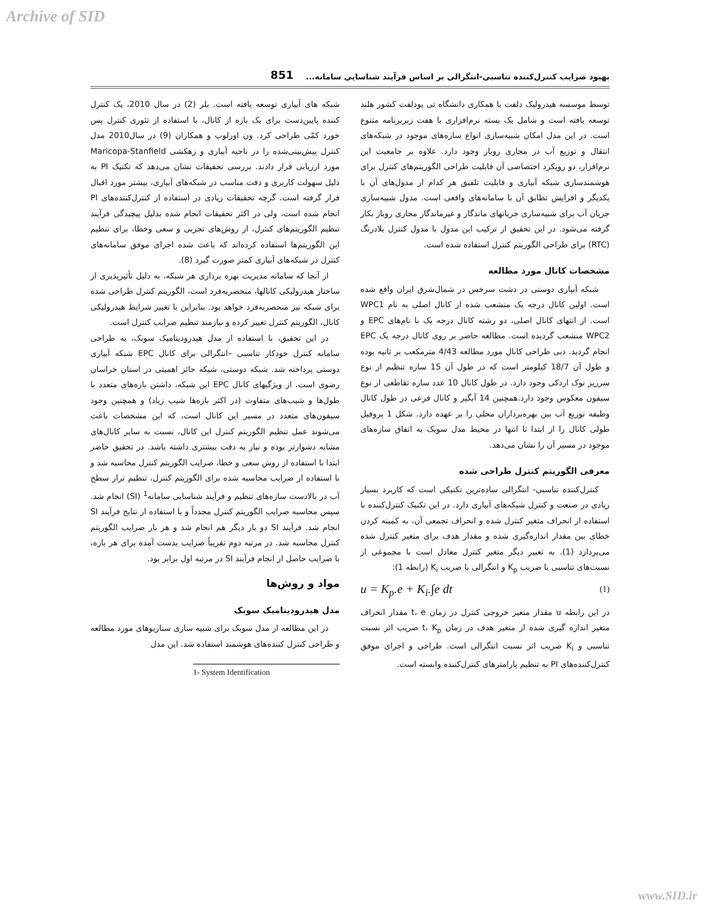Archive of SID
بهبود ضرایب کنترل‌کننده تناسبی-انتگرالی بر اساس فرآیند شناسایی سامانه... 851
شبکه های آبیاری توسعه یافته است. بلر (2) در سال 2010، یک کنترل کننده پایین‌دست برای یک بازه از کانال، با استفاده از تئوری کنترل پس خورد کمّی طراحی کرد. ون اورلوپ و همکاران (9) در سال2010 مدل کنترل پیش‌بینی‌شده را در ناحیه آبیاری و زهکشی Maricopa-Stanfield مورد ارزیابی قرار دادند. بررسی تحقیقات نشان می‌دهد که تکنیک PI به دلیل سهولت کاربری و دقت مناسب در شبکه‌های آبیاری، بیشتر مورد اقبال قرار گرفته است. گرچه تحقیقات زیادی در استفاده از کنترل‌کننده‌های PI انجام شده است، ولی در اکثر تحقیقات انجام شده بدلیل پیچیدگی فرآیند تنظیم الگوریتم‌های کنترل، از روش‌های تجربی و سعی وخطا، برای تنظیم این الگوریتم‌ها استفاده کرده‌اند که باعث شده اجرای موفق سامانه‌های کنترل در شبکه‌های آبیاری کمتر صورت گیرد (8).
از آنجا که سامانه مدیریت بهره برداری هر شبکه، به دلیل تأثیرپذیری از ساختار هیدرولیکی کانالها، منحصربه‌فرد است، الگوریتم کنترل طراحی شده برای شبکه نیز منحصربه‌فرد خواهد بود. بنابراین با تغییر شرایط هیدرولیکی کانال، الگوریتم کنترل تغییر کرده و نیازمند تنظیم ضرایب کنترل است.
در این تحقیق، با استفاده از مدل هیدرودینامیک سوبک، به طراحی سامانه کنترل خودکار تناسبی –انتگرالی برای کانال EPC شبکه آبیاری دوستی پرداخته شد. شبکه دوستی، شبکه حائز اهمیتی در استان خراسان رضوی است. از ویژگیهای کانال EPC این شبکه، داشتن بازه‌های متعدد با طول‌ها و شیب‌های متفاوت (در اکثر بازه‌ها شیب زیاد) و همچنین وجود سیفون‌های متعدد در مسیر این کانال است، که این مشخصات باعث می‌شوند عمل تنظیم الگوریتم کنترل این کانال، نسبت به سایر کانال‌های مشابه دشوارتر بوده و نیاز به دقت بیشتری داشته باشد. در تحقیق حاضر ابتدا با استفاده از روش سعی و خطا، ضرایب الگوریتم کنترل محاسبه شد و با استفاده از ضرایب محاسبه شده برای الگوریتم کنترل، تنظیم تراز سطح آب در بالادست سازه‌های تنظیم و فرآیند شناسایی سامانه<sup>1</sup> (SI) انجام شد. سپس محاسبه ضرایب الگوریتم کنترل مجدداً و با استفاده از نتایج فرآیند SI انجام شد. فرآیند SI دو بار دیگر هم انجام شد و هر بار ضرایب الگوریتم کنترل محاسبه شد. در مرتبه دوم تقریباً ضرایب بدست آمده برای هر بازه، با ضرایب حاصل از انجام فرآیند SI در مرتبه اول برابر بود.
مواد و روش‌ها
مدل هیدرودینامیک سوبک
در این مطالعه از مدل سوبک برای شبیه سازی سناریوهای مورد مطالعه و طراحی کنترل کننده‌های هوشمند استفاده شد. این مدل
1- System Identification
توسط موسسه هیدرولیک دلفت با همکاری دانشگاه تی یودلفت کشور هلند توسعه یافته است و شامل یک بسته نرم‌افزاری با هفت زیربرنامه متنوع است. در این مدل امکان شبیه‌سازی انواع سازه‌های موجود در شبکه‌های انتقال و توزیع آب در مجاری روباز وجود دارد. علاوه بر جامعیت این نرم‌افزار، دو رویکرد اختصاصی آن قابلیت طراحی الگوریتم‌های کنترل برای هوشمندسازی شبکه آبیاری و قابلیت تلفیق هر کدام از مدول‌های آن با یکدیگر و افزایش تطابق آن با سامانه‌های واقعی است. مدول شبیه‌سازی جریان آب برای شبیه‌سازی جریانهای ماندگار و غیرماندگار مجاری روباز بکار گرفته می‌شود. در این تحقیق از ترکیب این مدول با مدول کنترل بلادرنگ (RTC) برای طراحی الگوریتم کنترل استفاده شده است.
مشخصات کانال مورد مطالعه
شبکه آبیاری دوستی در دشت سرخس در شمال‌شرق ایران واقع شده است. اولین کانال درجه یک منشعب شده از کانال اصلی به نام WPC1 است. از انتهای کانال اصلی، دو رشته کانال درجه یک با نام‌های EPC و WPC2 منشعب گردیده است. مطالعه حاضر بر روی کانال درجه یک EPC انجام گردید. دبی طراحی کانال مورد مطالعه 4/43 مترمکعب بر ثانیه بوده و طول آن 18/7 کیلومتر است که در طول آن 15 سازه تنظیم از نوع سرریز نوک اردکی وجود دارد. در طول کانال 10 عدد سازه تقاطعی از نوع سیفون معکوس وجود دارد.همچنین 14 آبگیر و کانال فرعی در طول کانال وظیفه توزیع آب بین بهره‌برداران محلی را بر عهده دارد. شکل 1 پروفیل طولی کانال را از ابتدا تا انتها در محیط مدل سوبک به اتفاق سازه‌های موجود در مسیر آن را نشان می‌دهد.
معرفی الگوریتم کنترل طراحی شده
کنترل‌کننده تناسبی- انتگرالی ساده‌ترین تکنیکی است که کاربرد بسیار زیادی در صنعت و کنترل شبکه‌های آبیاری دارد. در این تکنیک کنترل‌کننده با استفاده از انحراف متغیر کنترل شده و انحراف تجمعی آن، به کمینه کردن خطای بین مقدار اندازه‌گیری شده و مقدار هدف برای متغیر کنترل شده می‌پردازد (1). به تعبیر دیگر متغیر کنترل معادل است با مجموعی از نسبت‌های تناسبی با ضریب K<sub>p</sub> و انتگرالی با ضریب K<sub>i</sub> (رابطه 1):
u = K<sub>p</sub>.e + K<sub>i</sub>.∫e dt (1)
در این رابطه u مقدار متغیر خروجی کنترل در زمان t، e مقدار انحراف متغیر اندازه گیری شده از متغیر هدف در زمان t، K<sub>p</sub> ضریب اثر نسبت تناسبی و K<sub>i</sub> ضریب اثر نسبت انتگرالی است. طراحی و اجرای موفق کنترل‌کننده‌های PI به تنظیم پارامترهای کنترل‌کننده وابسته است.
www.SID.ir